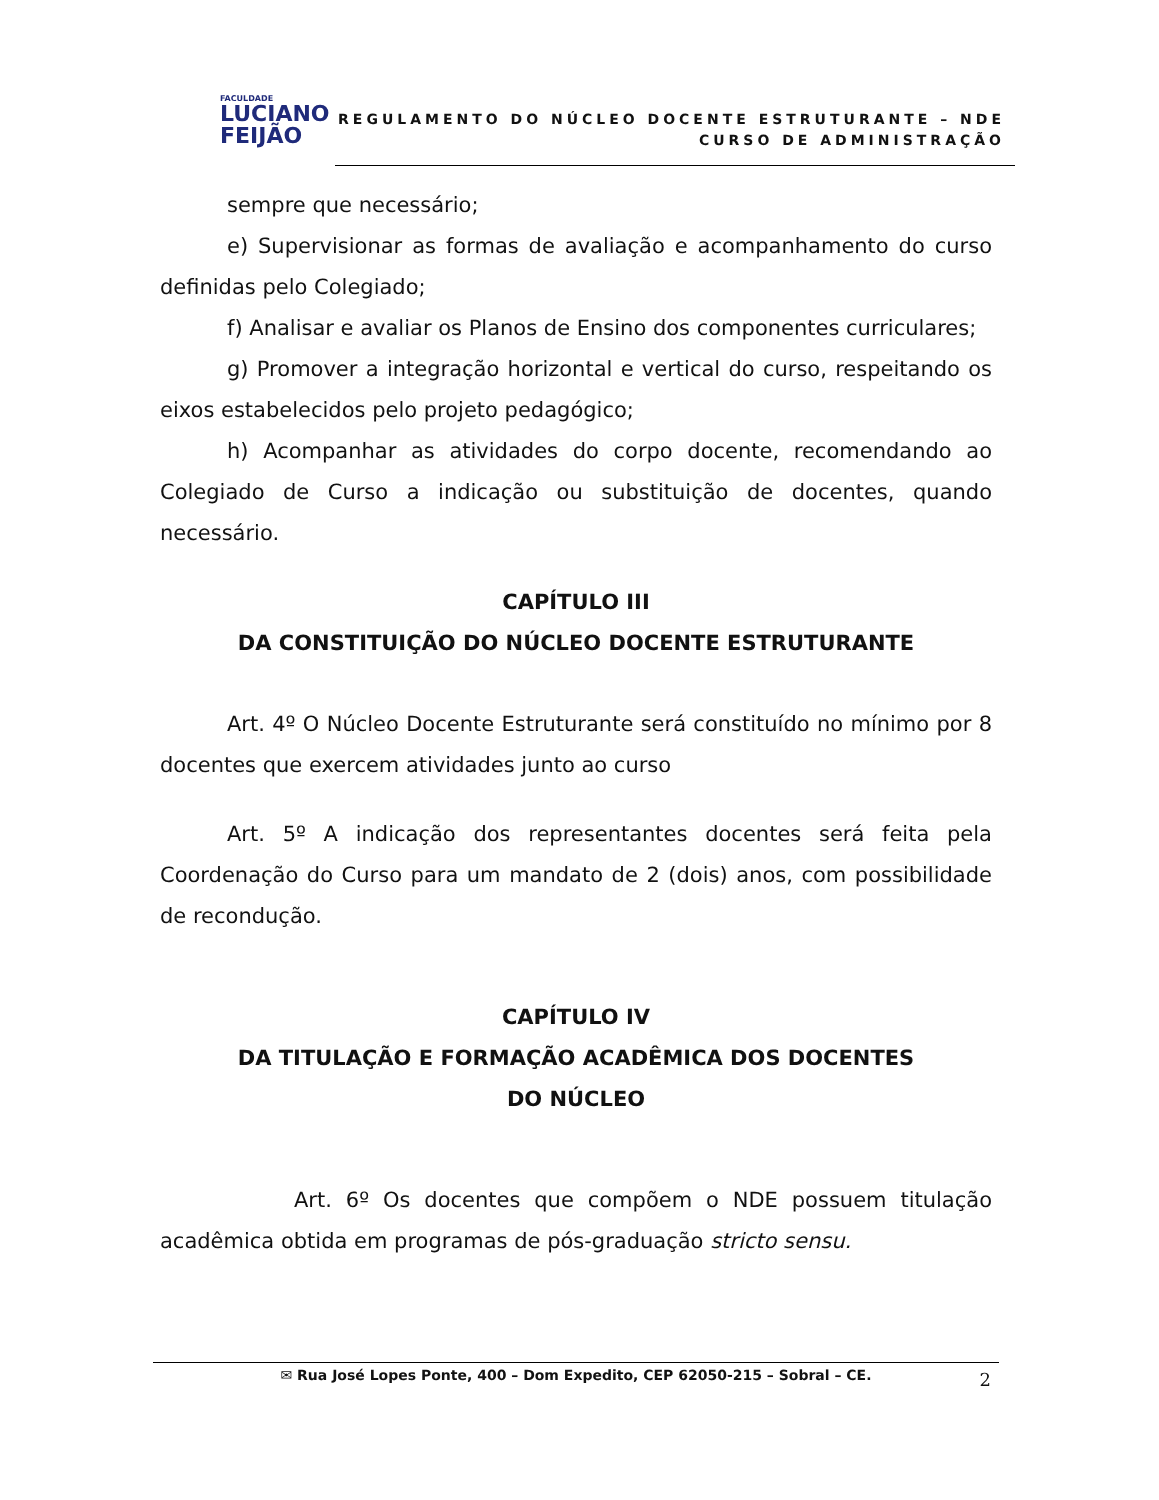FACULDADE
LUCIANO
FEIJÃO
REGULAMENTO DO NÚCLEO DOCENTE ESTRUTURANTE – NDE
CURSO DE ADMINISTRAÇÃO
sempre que necessário;
e) Supervisionar as formas de avaliação e acompanhamento do curso definidas pelo Colegiado;
f) Analisar e avaliar os Planos de Ensino dos componentes curriculares;
g) Promover a integração horizontal e vertical do curso, respeitando os eixos estabelecidos pelo projeto pedagógico;
h) Acompanhar as atividades do corpo docente, recomendando ao Colegiado de Curso a indicação ou substituição de docentes, quando necessário.
CAPÍTULO III
DA CONSTITUIÇÃO DO NÚCLEO DOCENTE ESTRUTURANTE
Art. 4º O Núcleo Docente Estruturante será constituído no mínimo por 8 docentes que exercem atividades junto ao curso
Art. 5º A indicação dos representantes docentes será feita pela Coordenação do Curso para um mandato de 2 (dois) anos, com possibilidade de recondução.
CAPÍTULO IV
DA TITULAÇÃO E FORMAÇÃO ACADÊMICA DOS DOCENTES
DO NÚCLEO
Art. 6º Os docentes que compõem o NDE possuem titulação acadêmica obtida em programas de pós-graduação stricto sensu.
✉ Rua José Lopes Ponte, 400 – Dom Expedito, CEP 62050-215 – Sobral – CE. 2